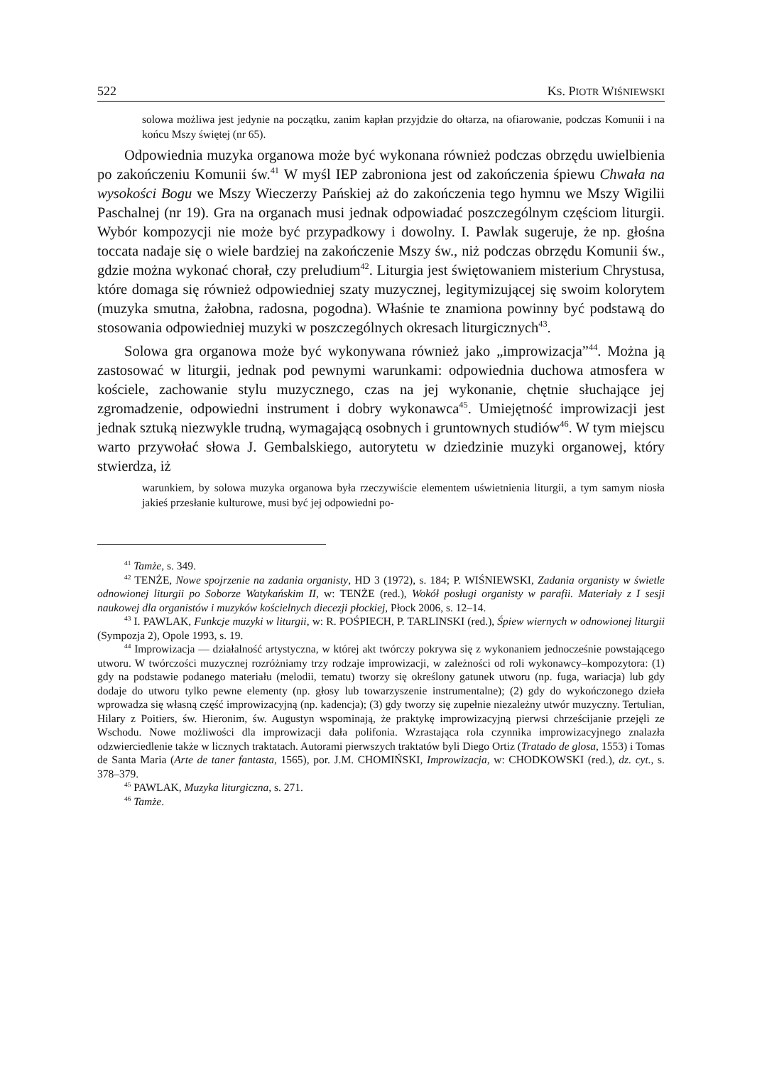522 KS. PIOTR WIŚNIEWSKI
solowa możliwa jest jedynie na początku, zanim kapłan przyjdzie do ołtarza, na ofiarowanie, podczas Komunii i na końcu Mszy świętej (nr 65).
Odpowiednia muzyka organowa może być wykonana również podczas obrzędu uwielbienia po zakończeniu Komunii św.<sup>41</sup> W myśl IEP zabroniona jest od zakończenia śpiewu Chwała na wysokości Bogu we Mszy Wieczerzy Pańskiej aż do zakończenia tego hymnu we Mszy Wigilii Paschalnej (nr 19). Gra na organach musi jednak odpowiadać poszczególnym częściom liturgii. Wybór kompozycji nie może być przypadkowy i dowolny. I. Pawlak sugeruje, że np. głośna toccata nadaje się o wiele bardziej na zakończenie Mszy św., niż podczas obrzędu Komunii św., gdzie można wykonać chorał, czy preludium<sup>42</sup>. Liturgia jest świętowaniem misterium Chrystusa, które domaga się również odpowiedniej szaty muzycznej, legitymizującej się swoim kolorytem (muzyka smutna, żałobna, radosna, pogodna). Właśnie te znamiona powinny być podstawą do stosowania odpowiedniej muzyki w poszczególnych okresach liturgicznych<sup>43</sup>.
Solowa gra organowa może być wykonywana również jako „improwizacja”<sup>44</sup>. Można ją zastosować w liturgii, jednak pod pewnymi warunkami: odpowiednia duchowa atmosfera w kościele, zachowanie stylu muzycznego, czas na jej wykonanie, chętnie słuchające jej zgromadzenie, odpowiedni instrument i dobry wykonawca<sup>45</sup>. Umiejętność improwizacji jest jednak sztuką niezwykle trudną, wymagającą osobnych i gruntownych studiów<sup>46</sup>. W tym miejscu warto przywołać słowa J. Gembalskiego, autorytetu w dziedzinie muzyki organowej, który stwierdza, iż
warunkiem, by solowa muzyka organowa była rzeczywiście elementem uświetnienia liturgii, a tym samym niosła jakieś przesłanie kulturowe, musi być jej odpowiedni po-
<sup>41</sup> Tamże, s. 349.
<sup>42</sup> TENŻE, Nowe spojrzenie na zadania organisty, HD 3 (1972), s. 184; P. WIŚNIEWSKI, Zadania organisty w świetle odnowionej liturgii po Soborze Watykańskim II, w: TENŻE (red.), Wokół posługi organisty w parafii. Materiały z I sesji naukowej dla organistów i muzyków kościelnych diecezji płockiej, Płock 2006, s. 12–14.
<sup>43</sup> I. PAWLAK, Funkcje muzyki w liturgii, w: R. POŚPIECH, P. TARLINSKI (red.), Śpiew wiernych w odnowionej liturgii (Sympozja 2), Opole 1993, s. 19.
<sup>44</sup> Improwizacja — działalność artystyczna, w której akt twórczy pokrywa się z wykonaniem jednocześnie powstającego utworu. W twórczości muzycznej rozróżniamy trzy rodzaje improwizacji, w zależności od roli wykonawcy–kompozytora: (1) gdy na podstawie podanego materiału (melodii, tematu) tworzy się określony gatunek utworu (np. fuga, wariacja) lub gdy dodaje do utworu tylko pewne elementy (np. głosy lub towarzyszenie instrumentalne); (2) gdy do wykończonego dzieła wprowadza się własną część improwizacyjną (np. kadencja); (3) gdy tworzy się zupełnie niezależny utwór muzyczny. Tertulian, Hilary z Poitiers, św. Hieronim, św. Augustyn wspominają, że praktykę improwizacyjną pierwsi chrześcijanie przejęli ze Wschodu. Nowe możliwości dla improwizacji dała polifonia. Wzrastająca rola czynnika improwizacyjnego znalazła odzwierciedlenie także w licznych traktatach. Autorami pierwszych traktatów byli Diego Ortiz (Tratado de glosa, 1553) i Tomas de Santa Maria (Arte de taner fantasta, 1565), por. J.M. CHOMIŃSKI, Improwizacja, w: CHODKOWSKI (red.), dz. cyt., s. 378–379.
<sup>45</sup> PAWLAK, Muzyka liturgiczna, s. 271.
<sup>46</sup> Tamże.